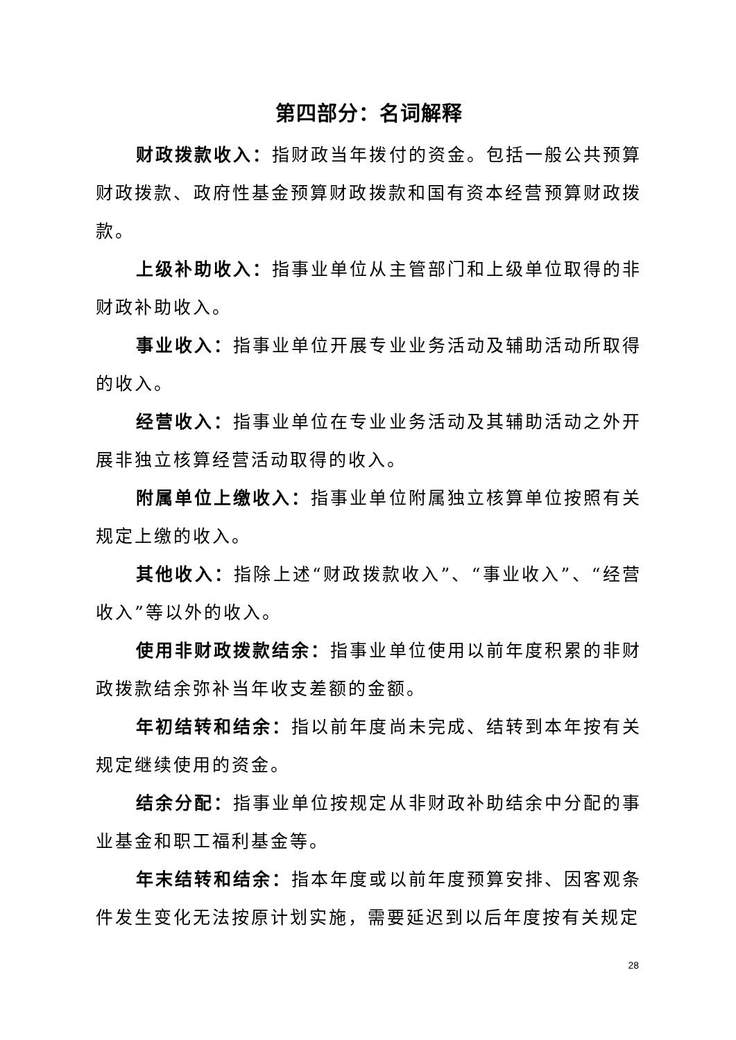第四部分：名词解释
财政拨款收入：指财政当年拨付的资金。包括一般公共预算财政拨款、政府性基金预算财政拨款和国有资本经营预算财政拨款。
上级补助收入：指事业单位从主管部门和上级单位取得的非财政补助收入。
事业收入：指事业单位开展专业业务活动及辅助活动所取得的收入。
经营收入：指事业单位在专业业务活动及其辅助活动之外开展非独立核算经营活动取得的收入。
附属单位上缴收入：指事业单位附属独立核算单位按照有关规定上缴的收入。
其他收入：指除上述“财政拨款收入”、“事业收入”、“经营收入”等以外的收入。
使用非财政拨款结余：指事业单位使用以前年度积累的非财政拨款结余弥补当年收支差额的金额。
年初结转和结余：指以前年度尚未完成、结转到本年按有关规定继续使用的资金。
结余分配：指事业单位按规定从非财政补助结余中分配的事业基金和职工福利基金等。
年末结转和结余：指本年度或以前年度预算安排、因客观条件发生变化无法按原计划实施，需要延迟到以后年度按有关规定
28